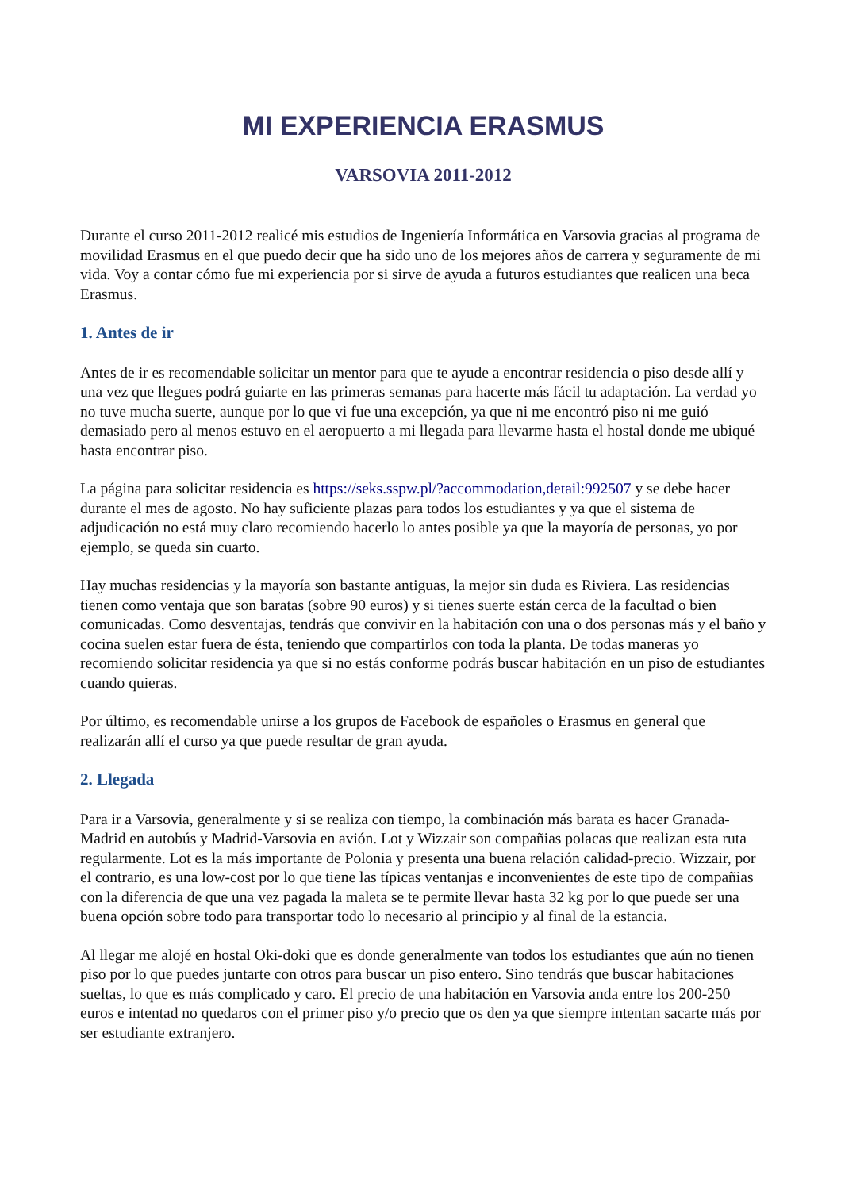MI EXPERIENCIA ERASMUS
VARSOVIA 2011-2012
Durante el curso 2011-2012 realicé mis estudios de Ingeniería Informática en Varsovia gracias al programa de movilidad Erasmus en el que puedo decir que ha sido uno de los mejores años de carrera y seguramente de mi vida. Voy a contar cómo fue mi experiencia por si sirve de ayuda a futuros estudiantes que realicen una beca Erasmus.
1. Antes de ir
Antes de ir es recomendable solicitar un mentor para que te ayude a encontrar residencia o piso desde allí y una vez que llegues podrá guiarte en las primeras semanas para hacerte más fácil tu adaptación. La verdad yo no tuve mucha suerte, aunque por lo que vi fue una excepción, ya que ni me encontró piso ni me guió demasiado pero al menos estuvo en el aeropuerto a mi llegada para llevarme hasta el hostal donde me ubiqué hasta encontrar piso.
La página para solicitar residencia es https://seks.sspw.pl/?accommodation,detail:992507 y se debe hacer durante el mes de agosto. No hay suficiente plazas para todos los estudiantes y ya que el sistema de adjudicación no está muy claro recomiendo hacerlo lo antes posible ya que la mayoría de personas, yo por ejemplo, se queda sin cuarto.
Hay muchas residencias y la mayoría son bastante antiguas, la mejor sin duda es Riviera. Las residencias tienen como ventaja que son baratas (sobre 90 euros) y si tienes suerte están cerca de la facultad o bien comunicadas. Como desventajas, tendrás que convivir en la habitación con una o dos personas más y el baño y cocina suelen estar fuera de ésta, teniendo que compartirlos con toda la planta. De todas maneras yo recomiendo solicitar residencia ya que si no estás conforme podrás buscar habitación en un piso de estudiantes cuando quieras.
Por último, es recomendable unirse a los grupos de Facebook de españoles o Erasmus en general que realizarán allí el curso ya que puede resultar de gran ayuda.
2. Llegada
Para ir a Varsovia, generalmente y si se realiza con tiempo, la combinación más barata es hacer Granada-Madrid en autobús y Madrid-Varsovia en avión. Lot y Wizzair son compañias polacas que realizan esta ruta regularmente. Lot es la más importante de Polonia y presenta una buena relación calidad-precio. Wizzair, por el contrario, es una low-cost por lo que tiene las típicas ventanjas e inconvenientes de este tipo de compañias con la diferencia de que una vez pagada la maleta se te permite llevar hasta 32 kg por lo que puede ser una buena opción sobre todo para transportar todo lo necesario al principio y al final de la estancia.
Al llegar me alojé en hostal Oki-doki que es donde generalmente van todos los estudiantes que aún no tienen piso por lo que puedes juntarte con otros para buscar un piso entero. Sino tendrás que buscar habitaciones sueltas, lo que es más complicado y caro. El precio de una habitación en Varsovia anda entre los 200-250 euros e intentad no quedaros con el primer piso y/o precio que os den ya que siempre intentan sacarte más por ser estudiante extranjero.